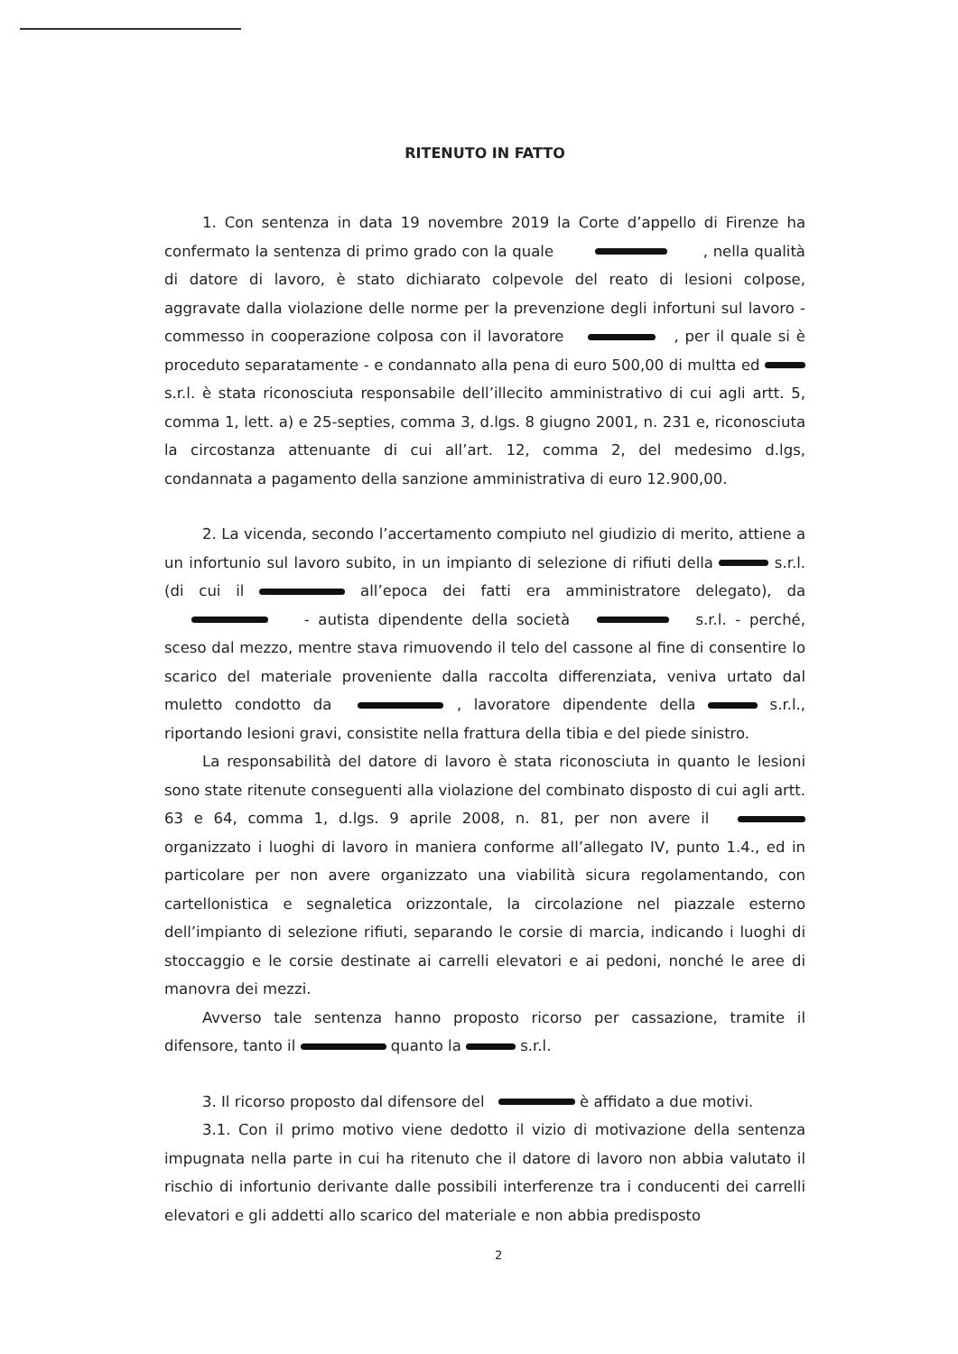RITENUTO IN FATTO
1. Con sentenza in data 19 novembre 2019 la Corte d’appello di Firenze ha confermato la sentenza di primo grado con la quale , nella qualità di datore di lavoro, è stato dichiarato colpevole del reato di lesioni colpose, aggravate dalla violazione delle norme per la prevenzione degli infortuni sul lavoro - commesso in cooperazione colposa con il lavoratore , per il quale si è proceduto separatamente - e condannato alla pena di euro 500,00 di multta ed s.r.l. è stata riconosciuta responsabile dell’illecito amministrativo di cui agli artt. 5, comma 1, lett. a) e 25-septies, comma 3, d.lgs. 8 giugno 2001, n. 231 e, riconosciuta la circostanza attenuante di cui all’art. 12, comma 2, del medesimo d.lgs, condannata a pagamento della sanzione amministrativa di euro 12.900,00.
2. La vicenda, secondo l’accertamento compiuto nel giudizio di merito, attiene a un infortunio sul lavoro subito, in un impianto di selezione di rifiuti della s.r.l. (di cui il all’epoca dei fatti era amministratore delegato), da - autista dipendente della società s.r.l. - perché, sceso dal mezzo, mentre stava rimuovendo il telo del cassone al fine di consentire lo scarico del materiale proveniente dalla raccolta differenziata, veniva urtato dal muletto condotto da , lavoratore dipendente della s.r.l., riportando lesioni gravi, consistite nella frattura della tibia e del piede sinistro.
La responsabilità del datore di lavoro è stata riconosciuta in quanto le lesioni sono state ritenute conseguenti alla violazione del combinato disposto di cui agli artt. 63 e 64, comma 1, d.lgs. 9 aprile 2008, n. 81, per non avere il organizzato i luoghi di lavoro in maniera conforme all’allegato IV, punto 1.4., ed in particolare per non avere organizzato una viabilità sicura regolamentando, con cartellonistica e segnaletica orizzontale, la circolazione nel piazzale esterno dell’impianto di selezione rifiuti, separando le corsie di marcia, indicando i luoghi di stoccaggio e le corsie destinate ai carrelli elevatori e ai pedoni, nonché le aree di manovra dei mezzi.
Avverso tale sentenza hanno proposto ricorso per cassazione, tramite il difensore, tanto il quanto la s.r.l.
3. Il ricorso proposto dal difensore del è affidato a due motivi.
3.1. Con il primo motivo viene dedotto il vizio di motivazione della sentenza impugnata nella parte in cui ha ritenuto che il datore di lavoro non abbia valutato il rischio di infortunio derivante dalle possibili interferenze tra i conducenti dei carrelli elevatori e gli addetti allo scarico del materiale e non abbia predisposto
2